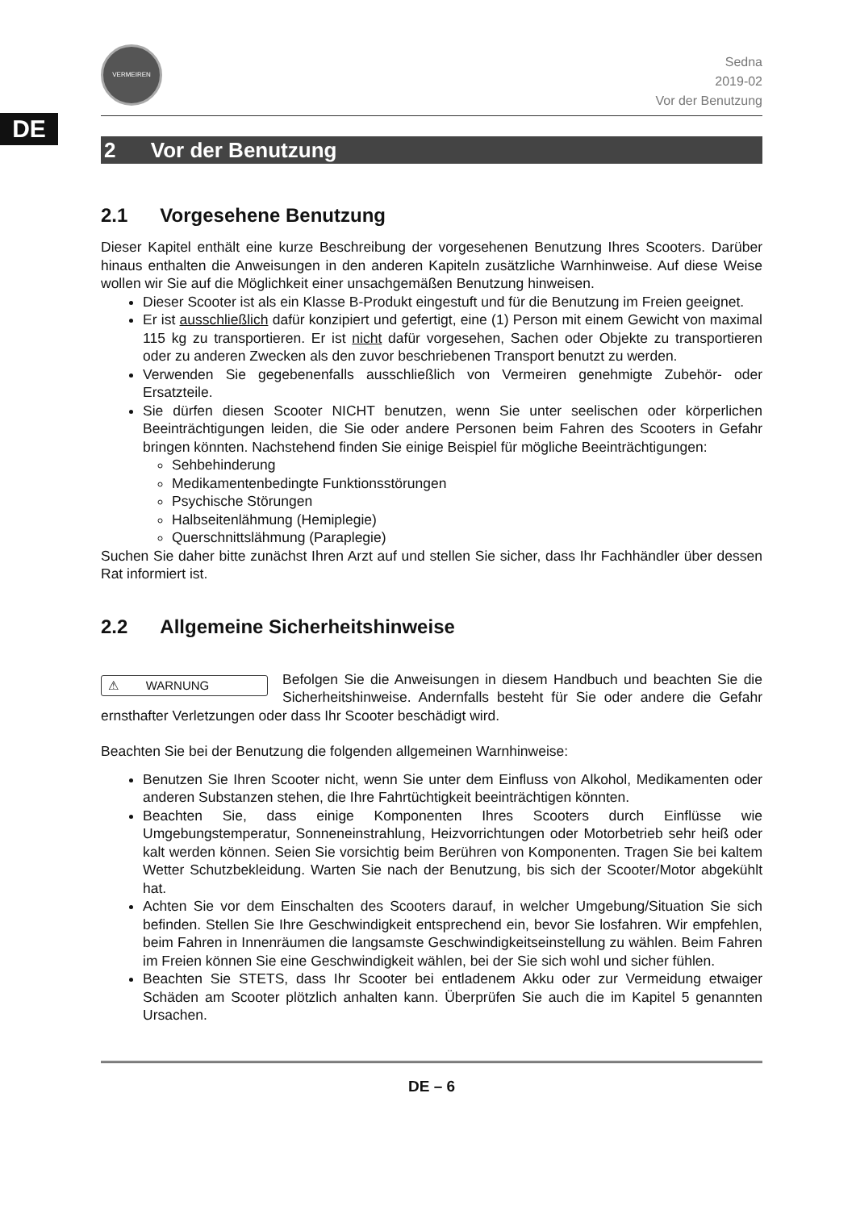DE
VERMEIREN
Sedna
2019-02
Vor der Benutzung
2 Vor der Benutzung
2.1 Vorgesehene Benutzung
Dieser Kapitel enthält eine kurze Beschreibung der vorgesehenen Benutzung Ihres Scooters. Darüber hinaus enthalten die Anweisungen in den anderen Kapiteln zusätzliche Warnhinweise. Auf diese Weise wollen wir Sie auf die Möglichkeit einer unsachgemäßen Benutzung hinweisen.
Dieser Scooter ist als ein Klasse B-Produkt eingestuft und für die Benutzung im Freien geeignet.
Er ist ausschließlich dafür konzipiert und gefertigt, eine (1) Person mit einem Gewicht von maximal 115 kg zu transportieren. Er ist nicht dafür vorgesehen, Sachen oder Objekte zu transportieren oder zu anderen Zwecken als den zuvor beschriebenen Transport benutzt zu werden.
Verwenden Sie gegebenenfalls ausschließlich von Vermeiren genehmigte Zubehör- oder Ersatzteile.
Sie dürfen diesen Scooter NICHT benutzen, wenn Sie unter seelischen oder körperlichen Beeinträchtigungen leiden, die Sie oder andere Personen beim Fahren des Scooters in Gefahr bringen könnten. Nachstehend finden Sie einige Beispiel für mögliche Beeinträchtigungen:
Sehbehinderung
Medikamentenbedingte Funktionsstörungen
Psychische Störungen
Halbseitenlähmung (Hemiplegie)
Querschnittslähmung (Paraplegie)
Suchen Sie daher bitte zunächst Ihren Arzt auf und stellen Sie sicher, dass Ihr Fachhändler über dessen Rat informiert ist.
2.2 Allgemeine Sicherheitshinweise
⚠ WARNUNG
Befolgen Sie die Anweisungen in diesem Handbuch und beachten Sie die Sicherheitshinweise. Andernfalls besteht für Sie oder andere die Gefahr ernsthafter Verletzungen oder dass Ihr Scooter beschädigt wird.
Beachten Sie bei der Benutzung die folgenden allgemeinen Warnhinweise:
Benutzen Sie Ihren Scooter nicht, wenn Sie unter dem Einfluss von Alkohol, Medikamenten oder anderen Substanzen stehen, die Ihre Fahrtüchtigkeit beeinträchtigen könnten.
Beachten Sie, dass einige Komponenten Ihres Scooters durch Einflüsse wie Umgebungstemperatur, Sonneneinstrahlung, Heizvorrichtungen oder Motorbetrieb sehr heiß oder kalt werden können. Seien Sie vorsichtig beim Berühren von Komponenten. Tragen Sie bei kaltem Wetter Schutzbekleidung. Warten Sie nach der Benutzung, bis sich der Scooter/Motor abgekühlt hat.
Achten Sie vor dem Einschalten des Scooters darauf, in welcher Umgebung/Situation Sie sich befinden. Stellen Sie Ihre Geschwindigkeit entsprechend ein, bevor Sie losfahren. Wir empfehlen, beim Fahren in Innenräumen die langsamste Geschwindigkeitseinstellung zu wählen. Beim Fahren im Freien können Sie eine Geschwindigkeit wählen, bei der Sie sich wohl und sicher fühlen.
Beachten Sie STETS, dass Ihr Scooter bei entladenem Akku oder zur Vermeidung etwaiger Schäden am Scooter plötzlich anhalten kann. Überprüfen Sie auch die im Kapitel 5 genannten Ursachen.
DE – 6